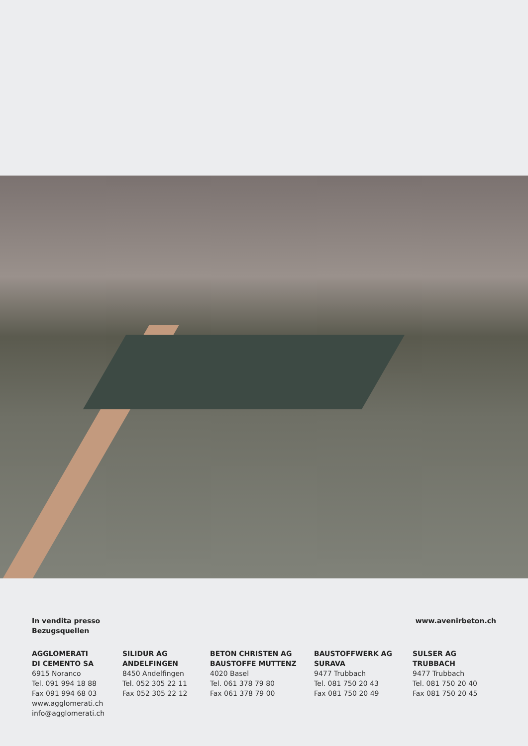In vendita presso
Bezugsquellen
www.avenirbeton.ch
AGGLOMERATI
DI CEMENTO SA
6915 Noranco
Tel. 091 994 18 88
Fax 091 994 68 03
www.agglomerati.ch
info@agglomerati.ch
SILIDUR AG
ANDELFINGEN
8450 Andelfingen
Tel. 052 305 22 11
Fax 052 305 22 12
BETON CHRISTEN AG
BAUSTOFFE MUTTENZ
4020 Basel
Tel. 061 378 79 80
Fax 061 378 79 00
BAUSTOFFWERK AG
SURAVA
9477 Trubbach
Tel. 081 750 20 43
Fax 081 750 20 49
SULSER AG
TRUBBACH
9477 Trubbach
Tel. 081 750 20 40
Fax 081 750 20 45